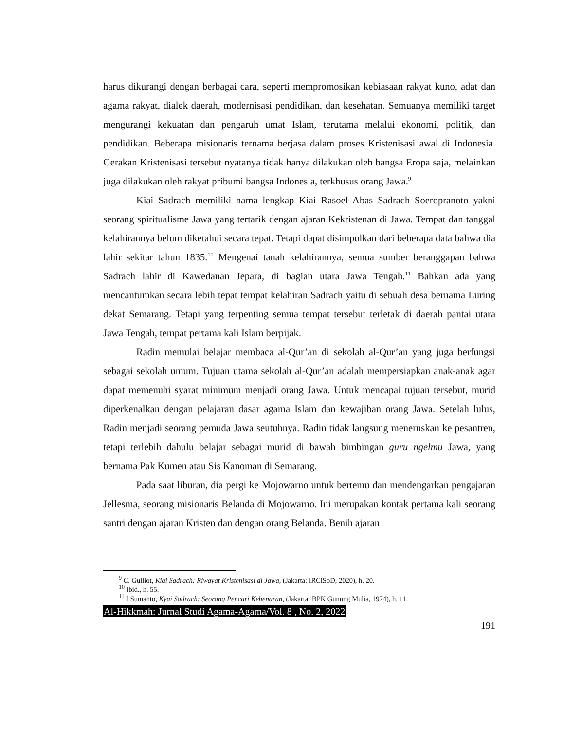harus dikurangi dengan berbagai cara, seperti mempromosikan kebiasaan rakyat kuno, adat dan agama rakyat, dialek daerah, modernisasi pendidikan, dan kesehatan. Semuanya memiliki target mengurangi kekuatan dan pengaruh umat Islam, terutama melalui ekonomi, politik, dan pendidikan. Beberapa misionaris ternama berjasa dalam proses Kristenisasi awal di Indonesia. Gerakan Kristenisasi tersebut nyatanya tidak hanya dilakukan oleh bangsa Eropa saja, melainkan juga dilakukan oleh rakyat pribumi bangsa Indonesia, terkhusus orang Jawa.<sup>9</sup>
Kiai Sadrach memiliki nama lengkap Kiai Rasoel Abas Sadrach Soeropranoto yakni seorang spiritualisme Jawa yang tertarik dengan ajaran Kekristenan di Jawa. Tempat dan tanggal kelahirannya belum diketahui secara tepat. Tetapi dapat disimpulkan dari beberapa data bahwa dia lahir sekitar tahun 1835.<sup>10</sup> Mengenai tanah kelahirannya, semua sumber beranggapan bahwa Sadrach lahir di Kawedanan Jepara, di bagian utara Jawa Tengah.<sup>11</sup> Bahkan ada yang mencantumkan secara lebih tepat tempat kelahiran Sadrach yaitu di sebuah desa bernama Luring dekat Semarang. Tetapi yang terpenting semua tempat tersebut terletak di daerah pantai utara Jawa Tengah, tempat pertama kali Islam berpijak.
Radin memulai belajar membaca al-Qur’an di sekolah al-Qur’an yang juga berfungsi sebagai sekolah umum. Tujuan utama sekolah al-Qur’an adalah mempersiapkan anak-anak agar dapat memenuhi syarat minimum menjadi orang Jawa. Untuk mencapai tujuan tersebut, murid diperkenalkan dengan pelajaran dasar agama Islam dan kewajiban orang Jawa. Setelah lulus, Radin menjadi seorang pemuda Jawa seutuhnya. Radin tidak langsung meneruskan ke pesantren, tetapi terlebih dahulu belajar sebagai murid di bawah bimbingan guru ngelmu Jawa, yang bernama Pak Kumen atau Sis Kanoman di Semarang.
Pada saat liburan, dia pergi ke Mojowarno untuk bertemu dan mendengarkan pengajaran Jellesma, seorang misionaris Belanda di Mojowarno. Ini merupakan kontak pertama kali seorang santri dengan ajaran Kristen dan dengan orang Belanda. Benih ajaran
<sup>9</sup> C. Gulliot, Kiai Sadrach: Riwayat Kristenisasi di Jawa, (Jakarta: IRCiSoD, 2020), h. 20.
<sup>10</sup> Ibid., h. 55.
<sup>11</sup> I Sumanto, Kyai Sadrach: Seorang Pencari Kebenaran, (Jakarta: BPK Gunung Mulia, 1974), h. 11.
Al-Hikkmah: Jurnal Studi Agama-Agama/Vol. 8 , No. 2, 2022
191